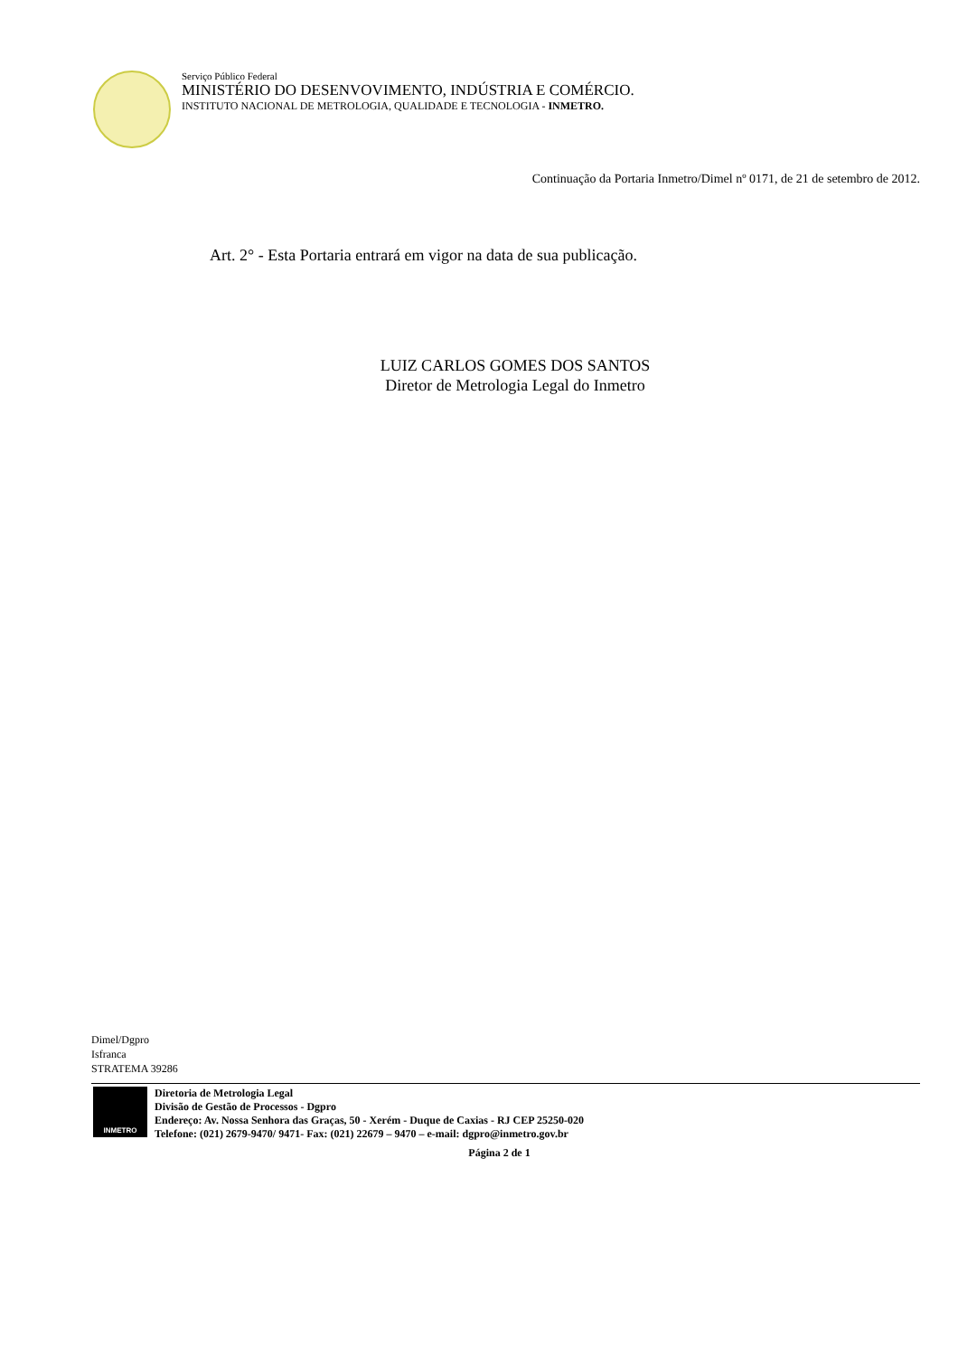Serviço Público Federal
MINISTÉRIO DO DESENVOVIMENTO, INDÚSTRIA E COMÉRCIO.
INSTITUTO NACIONAL DE METROLOGIA, QUALIDADE E TECNOLOGIA - INMETRO.
Continuação da Portaria Inmetro/Dimel nº 0171, de 21 de setembro de 2012.
Art. 2° - Esta Portaria entrará em vigor na data de sua publicação.
LUIZ CARLOS GOMES DOS SANTOS
Diretor de Metrologia Legal do Inmetro
Dimel/Dgpro
Isfranca
STRATEMA 39286
INMETRO
Diretoria de Metrologia Legal
Divisão de Gestão de Processos - Dgpro
Endereço: Av. Nossa Senhora das Graças, 50 - Xerém - Duque de Caxias - RJ CEP 25250-020
Telefone: (021) 2679-9470/ 9471- Fax: (021) 22679 – 9470 – e-mail: dgpro@inmetro.gov.br
Página 2 de 1